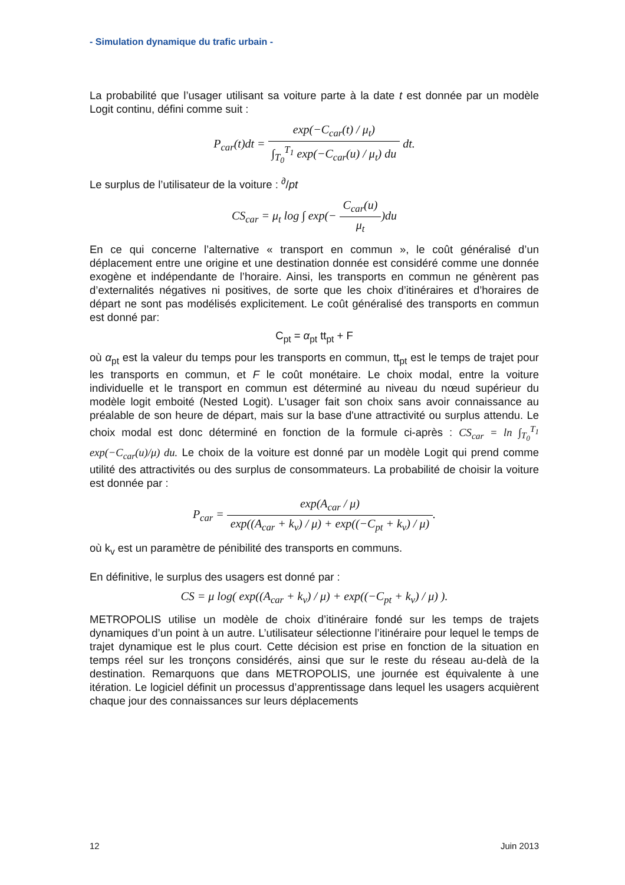- Simulation dynamique du trafic urbain -
La probabilité que l’usager utilisant sa voiture parte à la date t est donnée par un modèle Logit continu, défini comme suit :
P<sub>car</sub>(t)dt = exp(−C<sub>car</sub>(t) / μ<sub>t</sub>) ∫<sub>T<sub>0</sub></sub><sup>T<sub>1</sub></sup> exp(−C<sub>car</sub>(u) / μ<sub>t</sub>) du dt.
Le surplus de l’utilisateur de la voiture : <sup>∂</sup>/pt
CS<sub>car</sub> = μ<sub>t</sub> log ∫ exp(− C<sub>car</sub>(u) μ<sub>t</sub>)du
En ce qui concerne l’alternative « transport en commun », le coût généralisé d’un déplacement entre une origine et une destination donnée est considéré comme une donnée exogène et indépendante de l’horaire. Ainsi, les transports en commun ne génèrent pas d’externalités négatives ni positives, de sorte que les choix d’itinéraires et d’horaires de départ ne sont pas modélisés explicitement. Le coût généralisé des transports en commun est donné par:
C<sub>pt</sub> = α<sub>pt</sub> tt<sub>pt</sub> + F
où α<sub>pt</sub> est la valeur du temps pour les transports en commun, tt<sub>pt</sub> est le temps de trajet pour les transports en commun, et F le coût monétaire. Le choix modal, entre la voiture individuelle et le transport en commun est déterminé au niveau du nœud supérieur du modèle logit emboité (Nested Logit). L'usager fait son choix sans avoir connaissance au préalable de son heure de départ, mais sur la base d'une attractivité ou surplus attendu. Le choix modal est donc déterminé en fonction de la formule ci-après : CS<sub>car</sub> = ln ∫<sub>T<sub>0</sub></sub><sup>T<sub>1</sub></sup> exp(−C<sub>car</sub>(u)/μ) du. Le choix de la voiture est donné par un modèle Logit qui prend comme utilité des attractivités ou des surplus de consommateurs. La probabilité de choisir la voiture est donnée par :
P<sub>car</sub> = exp(A<sub>car</sub> / μ) exp((A<sub>car</sub> + k<sub>v</sub>) / μ) + exp((−C<sub>pt</sub> + k<sub>v</sub>) / μ).
où k<sub>v</sub> est un paramètre de pénibilité des transports en communs.
En définitive, le surplus des usagers est donné par :
CS = μ log( exp((A<sub>car</sub> + k<sub>v</sub>) / μ) + exp((−C<sub>pt</sub> + k<sub>v</sub>) / μ) ).
METROPOLIS utilise un modèle de choix d’itinéraire fondé sur les temps de trajets dynamiques d’un point à un autre. L’utilisateur sélectionne l’itinéraire pour lequel le temps de trajet dynamique est le plus court. Cette décision est prise en fonction de la situation en temps réel sur les tronçons considérés, ainsi que sur le reste du réseau au-delà de la destination. Remarquons que dans METROPOLIS, une journée est équivalente à une itération. Le logiciel définit un processus d’apprentissage dans lequel les usagers acquièrent chaque jour des connaissances sur leurs déplacements
12 Juin 2013